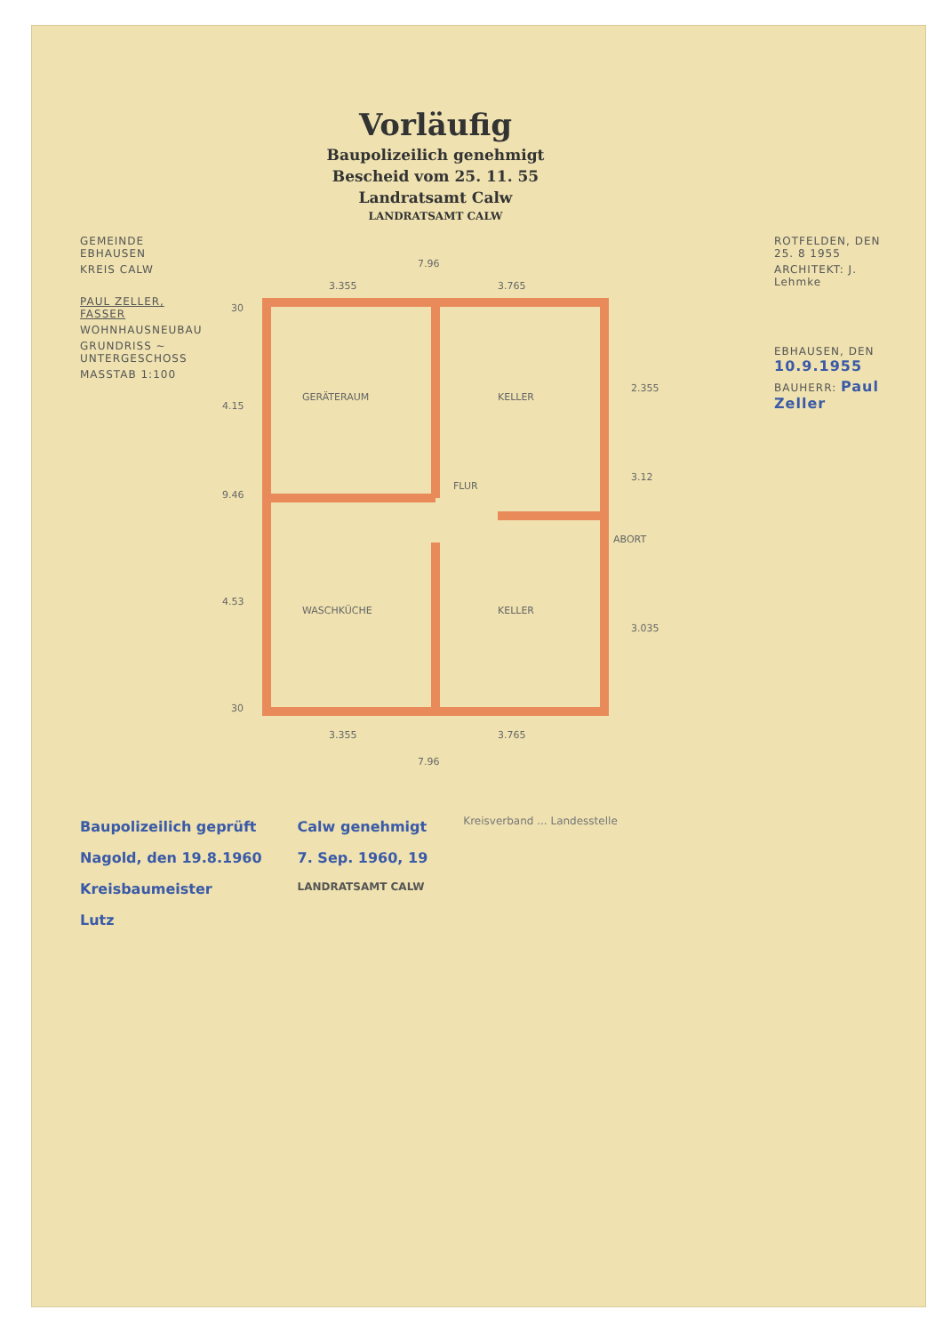Vorläufig
Baupolizeilich genehmigt
Bescheid vom 25. 11. 55
Landratsamt Calw
LANDRATSAMT CALW
GEMEINDE EBHAUSEN
KREIS CALW
PAUL ZELLER, FASSER
WOHNHAUSNEUBAU
GRUNDRISS ~ UNTERGESCHOSS
MASSTAB 1:100
7.96
3.355
3.765
GERÄTERAUM
KELLER
FLUR
WASCHKÜCHE
KELLER
ABORT
4.15
9.46
4.53
2.355
3.12
3.035
30
30
3.355
3.765
7.96
ROTFELDEN, DEN 25. 8 1955
ARCHITEKT: J. Lehmke
EBHAUSEN, DEN 10.9.1955
BAUHERR: Paul Zeller
Baupolizeilich geprüft
Nagold, den 19.8.1960
Kreisbaumeister
Lutz
Calw genehmigt
7. Sep. 1960, 19
LANDRATSAMT CALW
Kreisverband ... Landesstelle